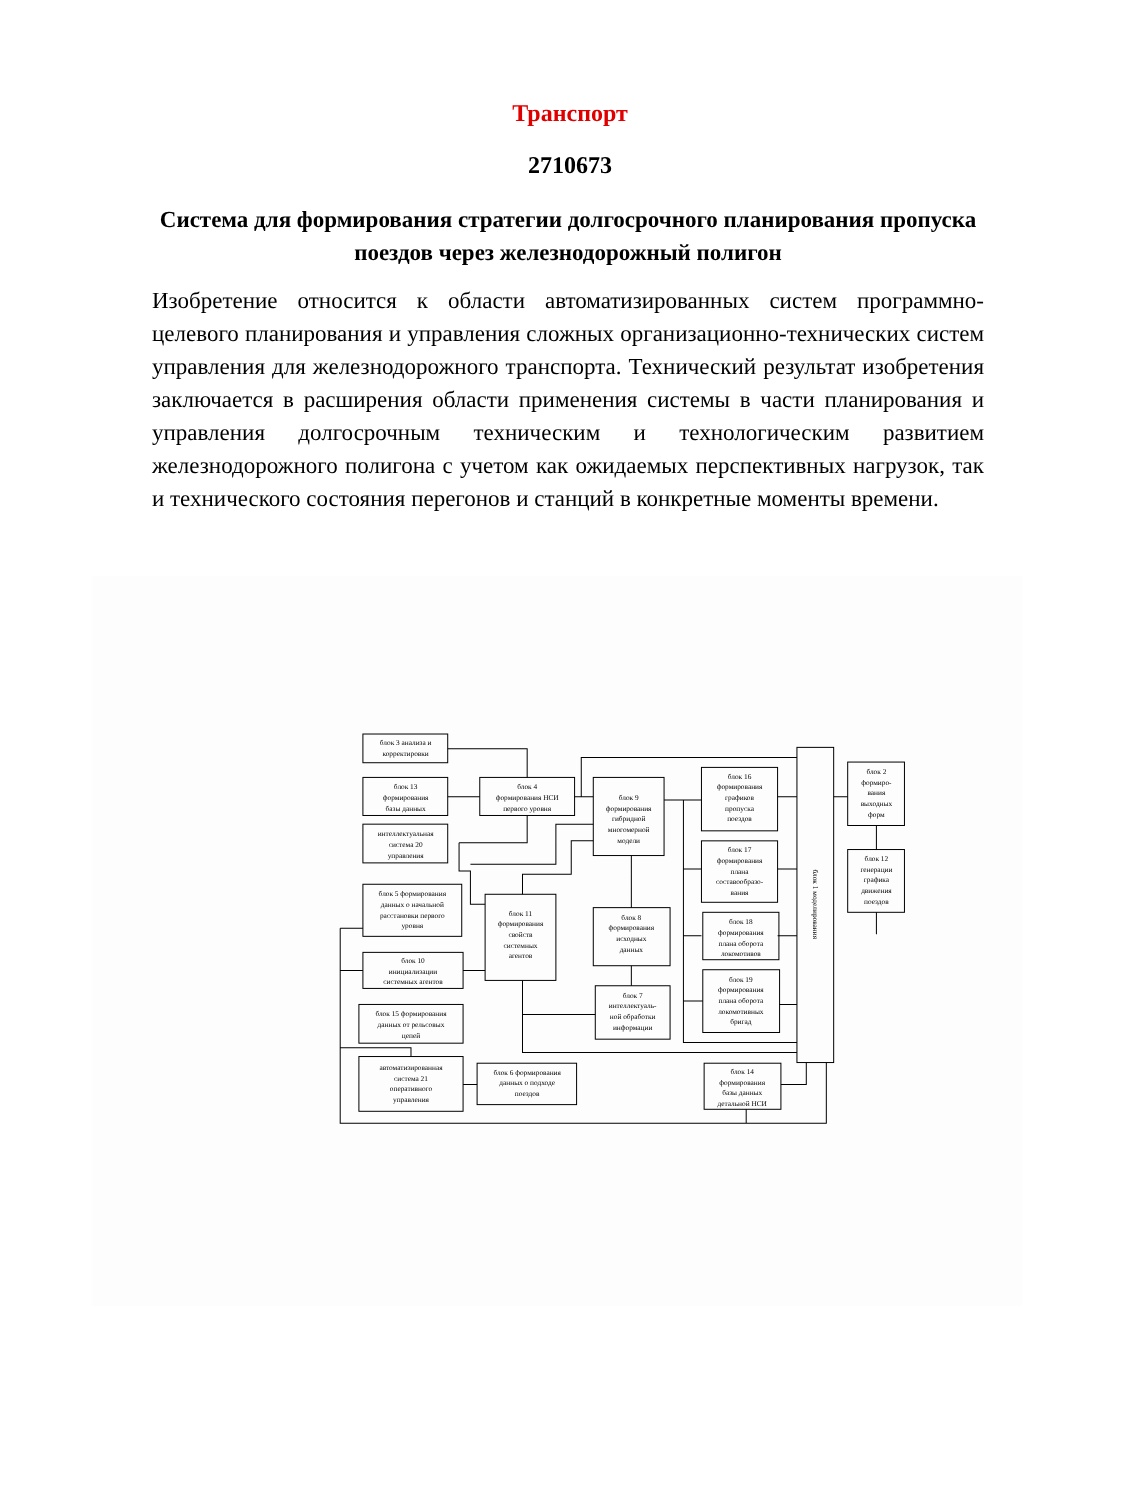Транспорт
2710673
Система для формирования стратегии долгосрочного планирования пропуска поездов через железнодорожный полигон
Изобретение относится к области автоматизированных систем программно-целевого планирования и управления сложных организационно-технических систем управления для железнодорожного транспорта. Технический результат изобретения заключается в расширения области применения системы в части планирования и управления долгосрочным техническим и технологическим развитием железнодорожного полигона с учетом как ожидаемых перспективных нагрузок, так и технического состояния перегонов и станций в конкретные моменты времени.
блок 3 анализа и
корректировки
блок 13
формирования
базы данных
интеллектуальная
система 20
управления
блок 4
формирования НСИ
первого уровня
блок 9
формирования
гибридной
многомерной
модели
блок 16
формирования
графиков
пропуска
поездов
блок 17
формирования
плана
составообразо-
вания
блок 18
формирования
плана оборота
локомотивов
блок 19
формирования
плана оборота
локомотивных
бригад
блок 1 моделирования
блок 2
формиро-
вания
выходных
форм
блок 12
генерации
графика
движения
поездов
блок 5 формирования
данных о начальной
расстановки первого
уровня
блок 11
формирования
свойств
системных
агентов
блок 8
формирования
исходных
данных
блок 10
инициализации
системных агентов
блок 7
интеллектуаль-
ной обработки
информации
блок 15 формирования
данных от рельсовых
цепей
автоматизированная
система 21
оперативного
управления
блок 6 формирования
данных о подходе
поездов
блок 14
формирования
базы данных
детальной НСИ